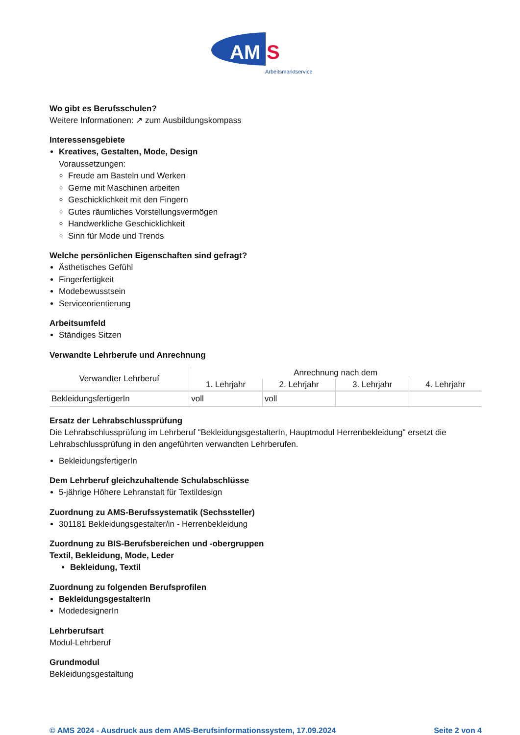AM
S
Arbeitsmarktservice
Wo gibt es Berufsschulen?
Weitere Informationen: ↗ zum Ausbildungskompass
Interessensgebiete
Kreatives, Gestalten, Mode, Design
Voraussetzungen:
Freude am Basteln und Werken
Gerne mit Maschinen arbeiten
Geschicklichkeit mit den Fingern
Gutes räumliches Vorstellungsvermögen
Handwerkliche Geschicklichkeit
Sinn für Mode und Trends
Welche persönlichen Eigenschaften sind gefragt?
Ästhetisches Gefühl
Fingerfertigkeit
Modebewusstsein
Serviceorientierung
Arbeitsumfeld
Ständiges Sitzen
Verwandte Lehrberufe und Anrechnung
| Verwandter Lehrberuf | Anrechnung nach dem | | | |
| --- | --- | --- | --- | --- |
| | 1. Lehrjahr | 2. Lehrjahr | 3. Lehrjahr | 4. Lehrjahr |
| BekleidungsfertigerIn | voll | voll | | |
Ersatz der Lehrabschlussprüfung
Die Lehrabschlussprüfung im Lehrberuf "BekleidungsgestalterIn, Hauptmodul Herrenbekleidung" ersetzt die Lehrabschlussprüfung in den angeführten verwandten Lehrberufen.
BekleidungsfertigerIn
Dem Lehrberuf gleichzuhaltende Schulabschlüsse
5-jährige Höhere Lehranstalt für Textildesign
Zuordnung zu AMS-Berufssystematik (Sechssteller)
301181 Bekleidungsgestalter/in - Herrenbekleidung
Zuordnung zu BIS-Berufsbereichen und -obergruppen
Textil, Bekleidung, Mode, Leder
Bekleidung, Textil
Zuordnung zu folgenden Berufsprofilen
BekleidungsgestalterIn
ModedesignerIn
Lehrberufsart
Modul-Lehrberuf
Grundmodul
Bekleidungsgestaltung
© AMS 2024 - Ausdruck aus dem AMS-Berufsinformationssystem, 17.09.2024 Seite 2 von 4